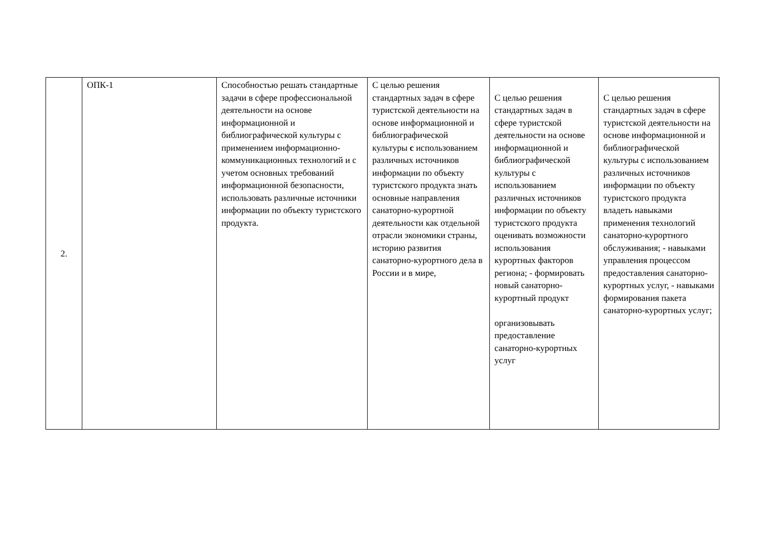| 2. | ОПК-1 | Способностью решать стандартные задачи в сфере профессиональной деятельности на основе информационной и библиографической культуры с применением информационно-коммуникационных технологий и с учетом основных требований информационной безопасности, использовать различные источники информации по объекту туристского продукта. | С целью решения стандартных задач в сфере туристской деятельности на основе информационной и библиографической культуры с использованием различных источников информации по объекту туристского продукта знать основные направления санаторно-курортной деятельности как отдельной отрасли экономики страны, историю развития санаторно-курортного дела в России и в мире, | С целью решения стандартных задач в сфере туристской деятельности на основе информационной и библиографической культуры с использованием различных источников информации по объекту туристского продукта оценивать возможности использования курортных факторов региона; - формировать новый санаторно-курортный продукт организовывать предоставление санаторно-курортных услуг | С целью решения стандартных задач в сфере туристской деятельности на основе информационной и библиографической культуры с использованием различных источников информации по объекту туристского продукта владеть навыками применения технологий санаторно-курортного обслуживания; - навыками управления процессом предоставления санаторно-курортных услуг, - навыками формирования пакета санаторно-курортных услуг; |